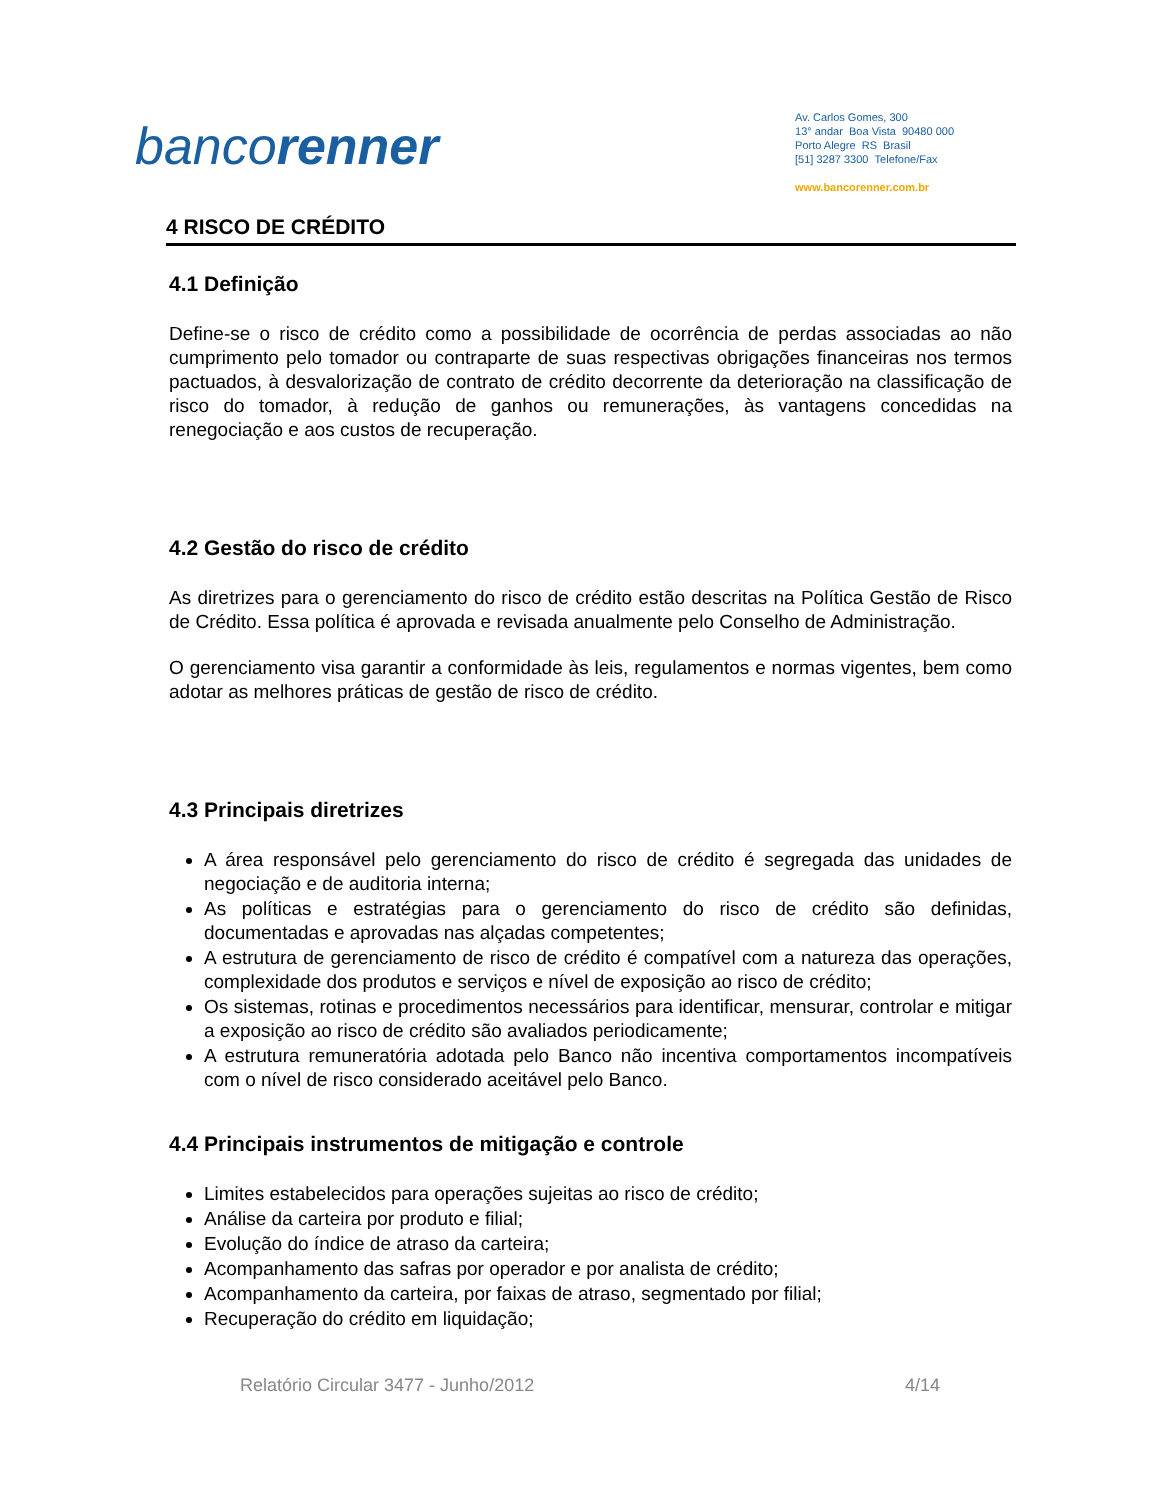bancorenner
Av. Carlos Gomes, 300
13° andar Boa Vista 90480 000
Porto Alegre RS Brasil
[51] 3287 3300 Telefone/Fax
www.bancorenner.com.br
4 RISCO DE CRÉDITO
4.1 Definição
Define-se o risco de crédito como a possibilidade de ocorrência de perdas associadas ao não cumprimento pelo tomador ou contraparte de suas respectivas obrigações financeiras nos termos pactuados, à desvalorização de contrato de crédito decorrente da deterioração na classificação de risco do tomador, à redução de ganhos ou remunerações, às vantagens concedidas na renegociação e aos custos de recuperação.
4.2 Gestão do risco de crédito
As diretrizes para o gerenciamento do risco de crédito estão descritas na Política Gestão de Risco de Crédito. Essa política é aprovada e revisada anualmente pelo Conselho de Administração.
O gerenciamento visa garantir a conformidade às leis, regulamentos e normas vigentes, bem como adotar as melhores práticas de gestão de risco de crédito.
4.3 Principais diretrizes
A área responsável pelo gerenciamento do risco de crédito é segregada das unidades de negociação e de auditoria interna;
As políticas e estratégias para o gerenciamento do risco de crédito são definidas, documentadas e aprovadas nas alçadas competentes;
A estrutura de gerenciamento de risco de crédito é compatível com a natureza das operações, complexidade dos produtos e serviços e nível de exposição ao risco de crédito;
Os sistemas, rotinas e procedimentos necessários para identificar, mensurar, controlar e mitigar a exposição ao risco de crédito são avaliados periodicamente;
A estrutura remuneratória adotada pelo Banco não incentiva comportamentos incompatíveis com o nível de risco considerado aceitável pelo Banco.
4.4 Principais instrumentos de mitigação e controle
Limites estabelecidos para operações sujeitas ao risco de crédito;
Análise da carteira por produto e filial;
Evolução do índice de atraso da carteira;
Acompanhamento das safras por operador e por analista de crédito;
Acompanhamento da carteira, por faixas de atraso, segmentado por filial;
Recuperação do crédito em liquidação;
Relatório Circular 3477 - Junho/2012 4/14